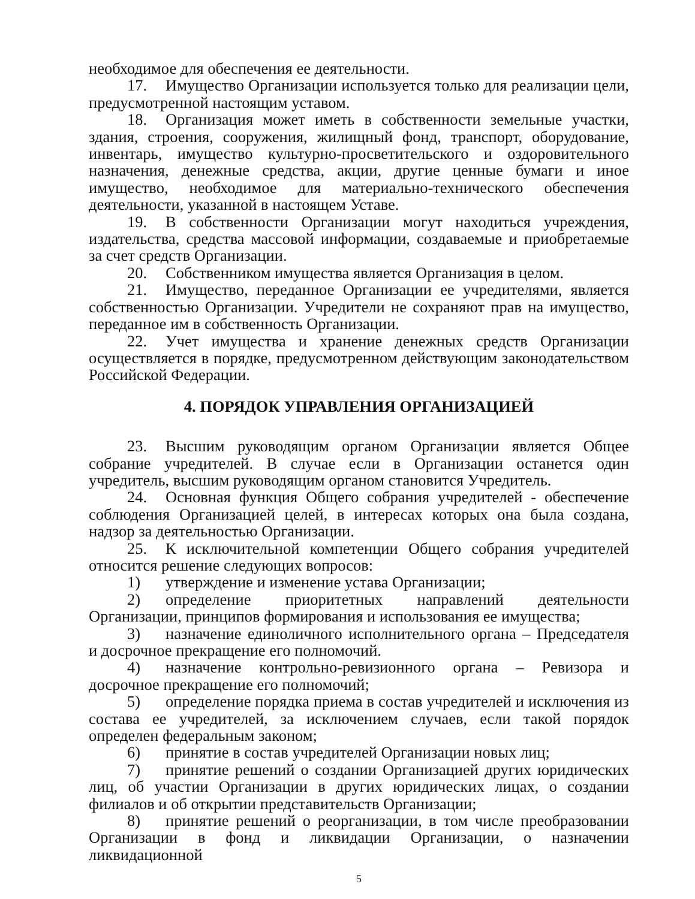необходимое для обеспечения ее деятельности.
17. Имущество Организации используется только для реализации цели, предусмотренной настоящим уставом.
18. Организация может иметь в собственности земельные участки, здания, строения, сооружения, жилищный фонд, транспорт, оборудование, инвентарь, имущество культурно-просветительского и оздоровительного назначения, денежные средства, акции, другие ценные бумаги и иное имущество, необходимое для материально-технического обеспечения деятельности, указанной в настоящем Уставе.
19. В собственности Организации могут находиться учреждения, издательства, средства массовой информации, создаваемые и приобретаемые за счет средств Организации.
20. Собственником имущества является Организация в целом.
21. Имущество, переданное Организации ее учредителями, является собственностью Организации. Учредители не сохраняют прав на имущество, переданное им в собственность Организации.
22. Учет имущества и хранение денежных средств Организации осуществляется в порядке, предусмотренном действующим законодательством Российской Федерации.
4. ПОРЯДОК УПРАВЛЕНИЯ ОРГАНИЗАЦИЕЙ
23. Высшим руководящим органом Организации является Общее собрание учредителей. В случае если в Организации останется один учредитель, высшим руководящим органом становится Учредитель.
24. Основная функция Общего собрания учредителей - обеспечение соблюдения Организацией целей, в интересах которых она была создана, надзор за деятельностью Организации.
25. К исключительной компетенции Общего собрания учредителей относится решение следующих вопросов:
1) утверждение и изменение устава Организации;
2) определение приоритетных направлений деятельности Организации, принципов формирования и использования ее имущества;
3) назначение единоличного исполнительного органа – Председателя и досрочное прекращение его полномочий.
4) назначение контрольно-ревизионного органа – Ревизора и досрочное прекращение его полномочий;
5) определение порядка приема в состав учредителей и исключения из состава ее учредителей, за исключением случаев, если такой порядок определен федеральным законом;
6) принятие в состав учредителей Организации новых лиц;
7) принятие решений о создании Организацией других юридических лиц, об участии Организации в других юридических лицах, о создании филиалов и об открытии представительств Организации;
8) принятие решений о реорганизации, в том числе преобразовании Организации в фонд и ликвидации Организации, о назначении ликвидационной
5